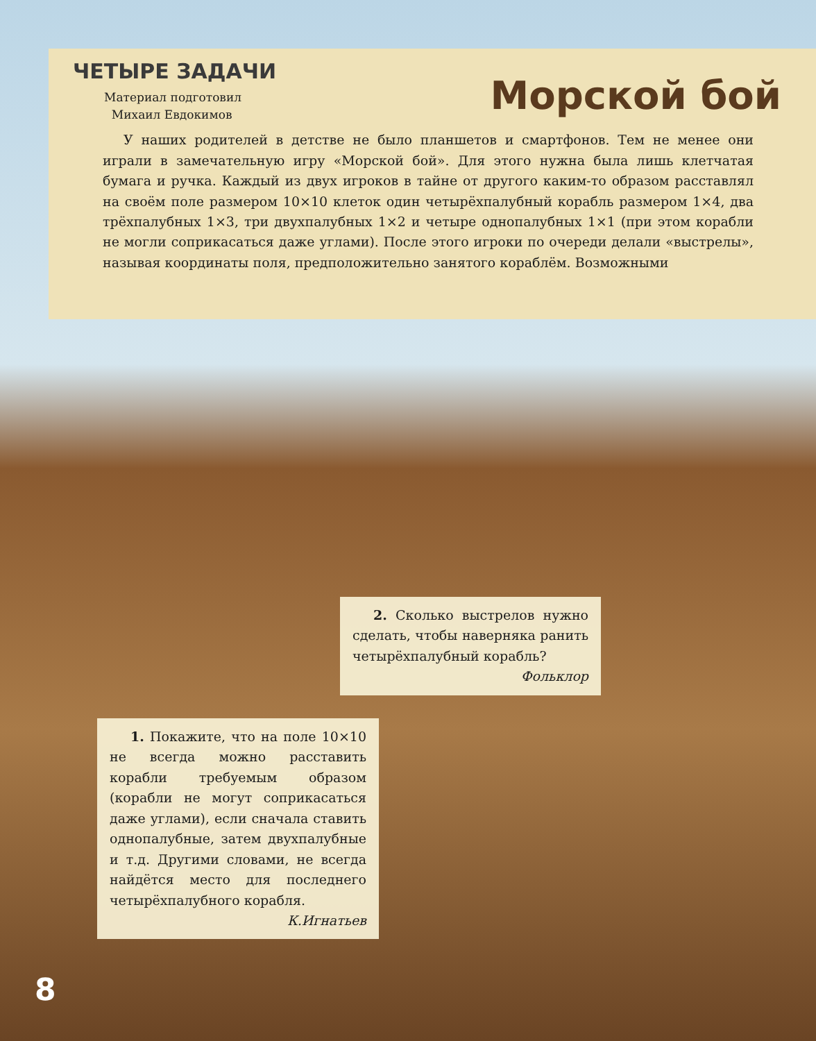ЧЕТЫРЕ ЗАДАЧИ
Материал подготовил
Михаил Евдокимов
Морской бой
У наших родителей в детстве не было планшетов и смартфонов. Тем не менее они играли в замечательную игру «Морской бой». Для этого нужна была лишь клетчатая бумага и ручка. Каждый из двух игроков в тайне от другого каким-то образом расставлял на своём поле размером 10×10 клеток один четырёхпалубный корабль размером 1×4, два трёхпалубных 1×3, три двухпалубных 1×2 и четыре однопалубных 1×1 (при этом корабли не могли соприкасаться даже углами). После этого игроки по очереди делали «выстрелы», называя координаты поля, предположительно занятого кораблём. Возможными
2. Сколько выстрелов нужно сделать, чтобы наверняка ранить четырёхпалубный корабль?
Фольклор
1. Покажите, что на поле 10×10 не всегда можно расставить корабли требуемым образом (корабли не могут соприкасаться даже углами), если сначала ставить однопалубные, затем двухпалубные и т.д. Другими словами, не всегда найдётся место для последнего четырёхпалубного корабля.
К.Игнатьев
8